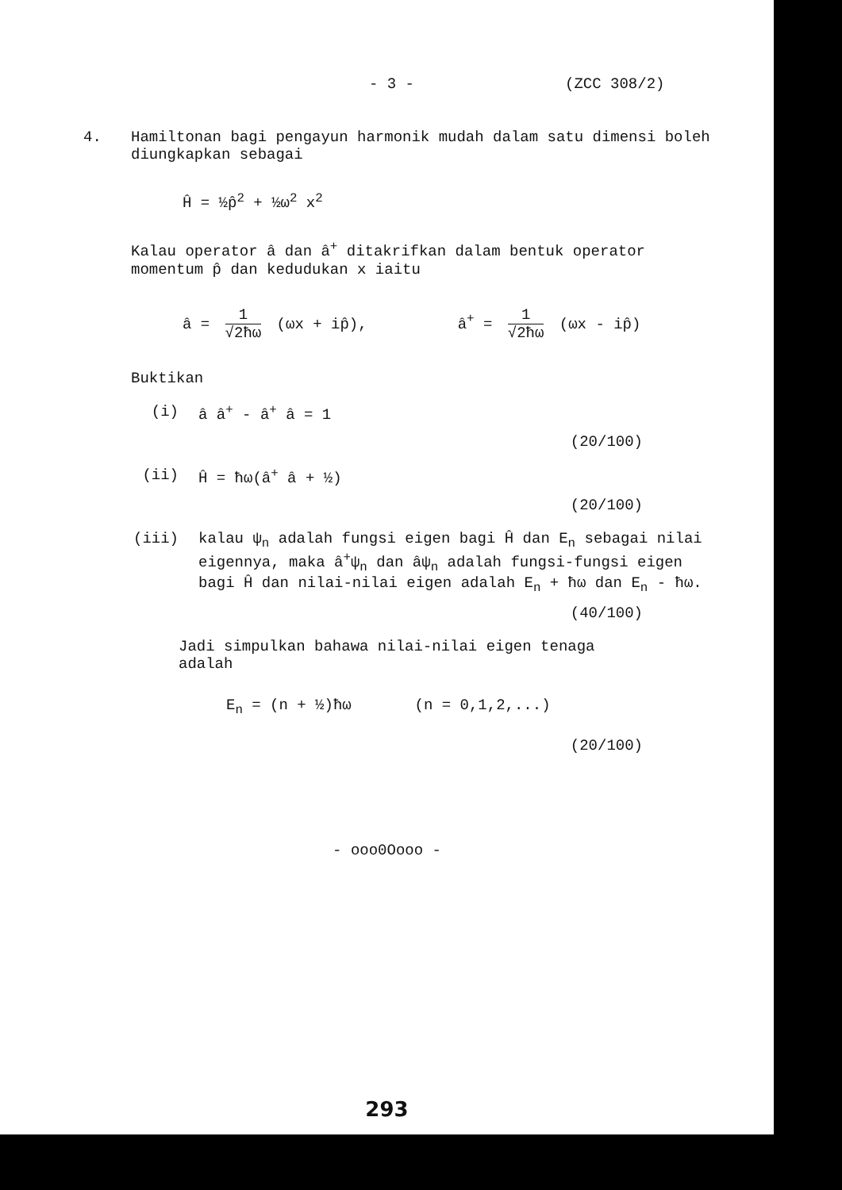- 3 - (ZCC 308/2)
4. Hamiltonan bagi pengayun harmonik mudah dalam satu dimensi boleh diungkapkan sebagai
Ĥ = ½p̂<sup>2</sup> + ½ω<sup>2</sup> x<sup>2</sup>
Kalau operator â dan â<sup>+</sup> ditakrifkan dalam bentuk operator
momentum p̂ dan kedudukan x iaitu
â = 1 √2ħω (ωx + ip̂), â<sup>+</sup> = 1 √2ħω (ωx - ip̂)
Buktikan
(i) â â<sup>+</sup> - â<sup>+</sup> â = 1
(20/100)
(ii) Ĥ = ħω(â<sup>+</sup> â + ½)
(20/100)
(iii) kalau ψ<sub>n</sub> adalah fungsi eigen bagi Ĥ dan E<sub>n</sub> sebagai nilai eigennya, maka â<sup>+</sup>ψ<sub>n</sub> dan âψ<sub>n</sub> adalah fungsi-fungsi eigen bagi Ĥ dan nilai-nilai eigen adalah E<sub>n</sub> + ħω dan E<sub>n</sub> - ħω.
(40/100)
Jadi simpulkan bahawa nilai-nilai eigen tenaga adalah
E<sub>n</sub> = (n + ½)ħω (n = 0,1,2,...)
(20/100)
- ooo0Oooo -
293